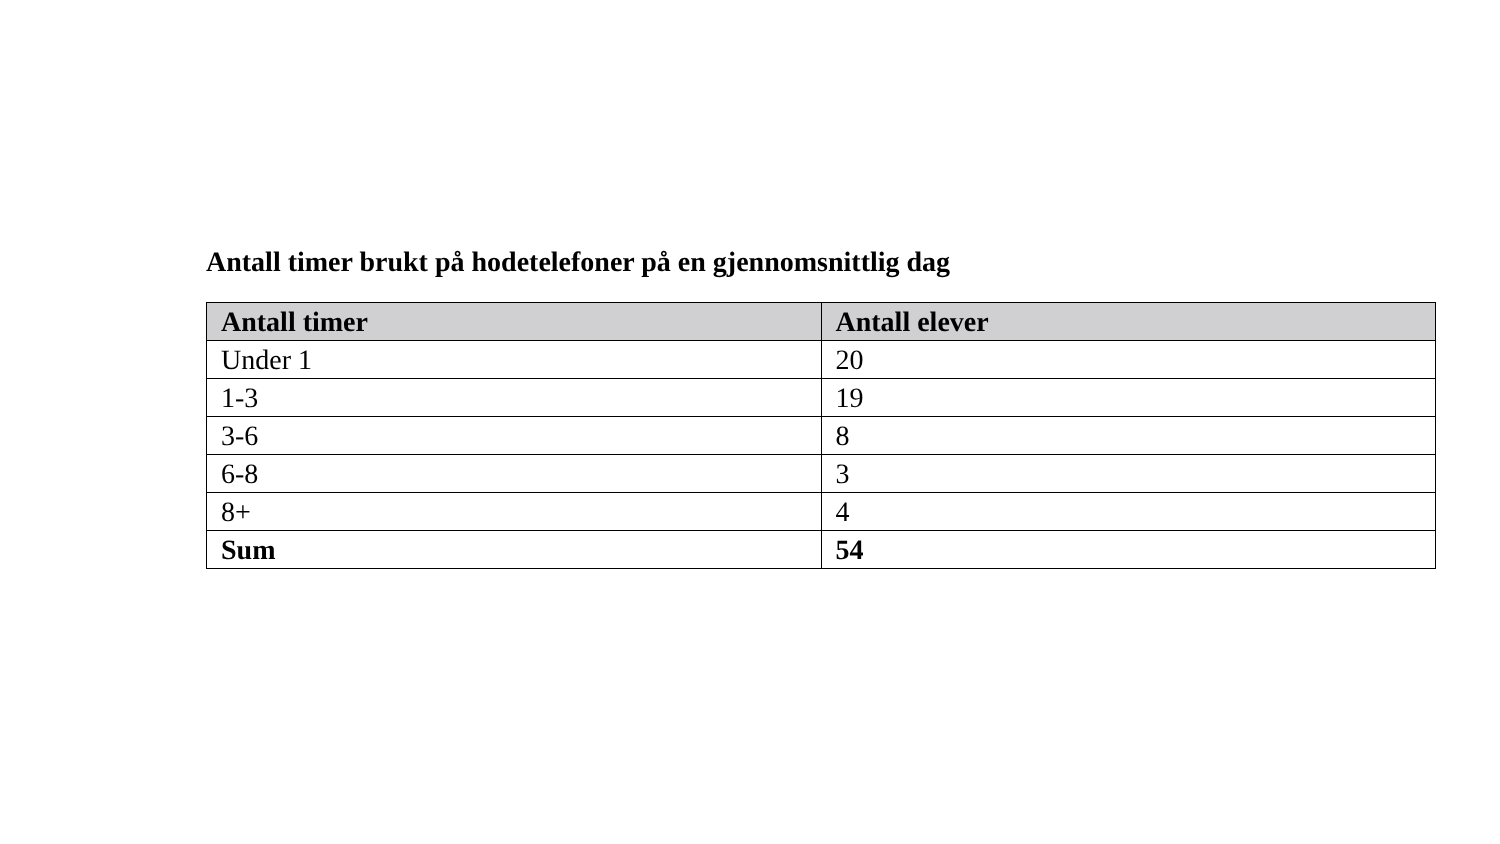Antall timer brukt på hodetelefoner på en gjennomsnittlig dag
| Antall timer | Antall elever |
| --- | --- |
| Under 1 | 20 |
| 1-3 | 19 |
| 3-6 | 8 |
| 6-8 | 3 |
| 8+ | 4 |
| Sum | 54 |